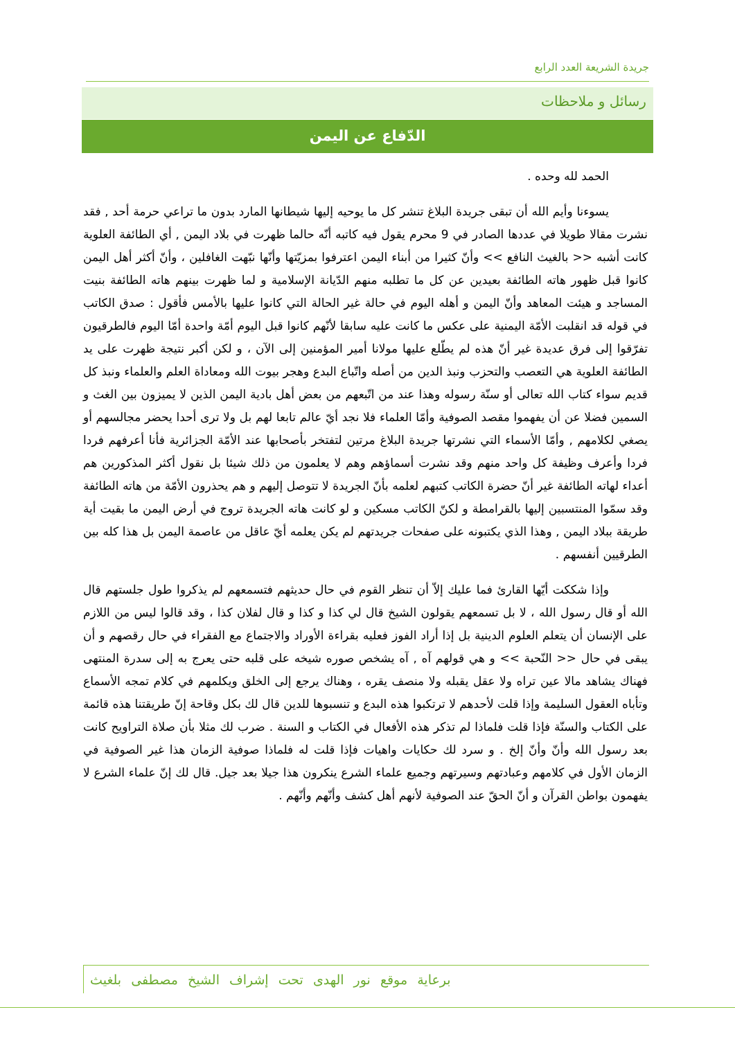جريدة الشريعة العدد الرابع
رسائل و ملاحظات
الدّفاع عن اليمن
الحمد لله وحده .
يسوءنا وأيم الله أن تبقى جريدة البلاغ تنشر كل ما يوحيه إليها شيطانها المارد بدون ما تراعي حرمة أحد , فقد نشرت مقالا طويلا في عددها الصادر في 9 محرم يقول فيه كاتبه أنّه حالما ظهرت في بلاد اليمن , أي الطائفة العلوية كانت أشبه << بالغيث النافع >> وأنّ كثيرا من أبناء اليمن اعترفوا بمزيّتها وأنّها نبّهت الغافلين ، وأنّ أكثر أهل اليمن كانوا قبل ظهور هاته الطائفة بعيدين عن كل ما تطلبه منهم الدّيانة الإسلامية و لما ظهرت بينهم هاته الطائفة بنيت المساجد و هيئت المعاهد وأنّ اليمن و أهله اليوم في حالة غير الحالة التي كانوا عليها بالأمس فأقول : صدق الكاتب في قوله قد انقلبت الأمّة اليمنية على عكس ما كانت عليه سابقا لأنّهم كانوا قبل اليوم أمّة واحدة أمّا اليوم فالطرقيون تفرّقوا إلى فرق عديدة غير أنّ هذه لم يطّلع عليها مولانا أمير المؤمنين إلى الآن ، و لكن أكبر نتيجة ظهرت على يد الطائفة العلوية هي التعصب والتحزب ونبذ الدين من أصله واتّباع البدع وهجر بيوت الله ومعاداة العلم والعلماء ونبذ كل قديم سواء كتاب الله تعالى أو سنّة رسوله وهذا عند من اتّبعهم من بعض أهل بادية اليمن الذين لا يميزون بين الغث و السمين فضلا عن أن يفهموا مقصد الصوفية وأمّا العلماء فلا نجد أيّ عالم تابعا لهم بل ولا ترى أحدا يحضر مجالسهم أو يصغي لكلامهم , وأمّا الأسماء التي نشرتها جريدة البلاغ مرتين لتفتخر بأصحابها عند الأمّة الجزائرية فأنا أعرفهم فردا فردا وأعرف وظيفة كل واحد منهم وقد نشرت أسماؤهم وهم لا يعلمون من ذلك شيئا بل نقول أكثر المذكورين هم أعداء لهاته الطائفة غير أنّ حضرة الكاتب كتبهم لعلمه بأنّ الجريدة لا تتوصل إليهم و هم يحذرون الأمّة من هاته الطائفة وقد سمّوا المنتسبين إليها بالقرامطة و لكنّ الكاتب مسكين و لو كانت هاته الجريدة تروج في أرض اليمن ما بقيت أية طريقة ببلاد اليمن , وهذا الذي يكتبونه على صفحات جريدتهم لم يكن يعلمه أيّ عاقل من عاصمة اليمن بل هذا كله بين الطرقيين أنفسهم .
وإذا شككت أيّها القارئ فما عليك إلاّ أن تنظر القوم في حال حديثهم فتسمعهم لم يذكروا طول جلستهم قال الله أو قال رسول الله ، لا بل تسمعهم يقولون الشيخ قال لي كذا و كذا و قال لفلان كذا ، وقد قالوا ليس من اللازم على الإنسان أن يتعلم العلوم الدينية بل إذا أراد الفوز فعليه بقراءة الأوراد والاجتماع مع الفقراء في حال رقصهم و أن يبقى في حال << النّحبة >> و هي قولهم آه , آه يشخص صوره شيخه على قلبه حتى يعرج به إلى سدرة المنتهى فهناك يشاهد مالا عين تراه ولا عقل يقبله ولا منصف يقره ، وهناك يرجع إلى الخلق ويكلمهم في كلام تمجه الأسماع وتأباه العقول السليمة وإذا قلت لأحدهم لا ترتكبوا هذه البدع و تنسبوها للدين قال لك بكل وقاحة إنّ طريقتنا هذه قائمة على الكتاب والسنّة فإذا قلت فلماذا لم تذكر هذه الأفعال في الكتاب و السنة . ضرب لك مثلا بأن صلاة التراويح كانت بعد رسول الله وأنّ وأنّ إلخ . و سرد لك حكايات واهيات فإذا قلت له فلماذا صوفية الزمان هذا غير الصوفية في الزمان الأول في كلامهم وعبادتهم وسيرتهم وجميع علماء الشرع ينكرون هذا جيلا بعد جيل. قال لك إنّ علماء الشرع لا يفهمون بواطن القرآن و أنّ الحقّ عند الصوفية لأنهم أهل كشف وأنّهم وأنّهم .
برعاية موقع نور الهدى تحت إشراف الشيخ مصطفى بلغيث